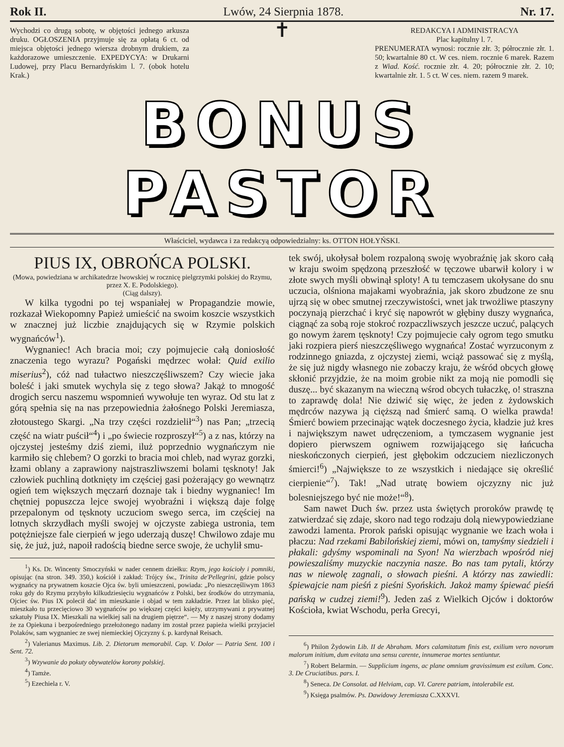Rok II. Lwów, 24 Sierpnia 1878. Nr. 17.
Wychodzi co drugą sobotę, w objętości jednego arkusza druku. OGŁOSZENIA przyjmuje się za opłatą 6 ct. od miejsca objętości jednego wiersza drobnym drukiem, za każdorazowe umieszczenie. EXPEDYCYA: w Drukarni Ludowej, przy Placu Bernardyńskim l. 7. (obok hotelu Krak.)
✝
REDAKCYA I ADMINISTRACYA
Plac kapitulny l. 7.
PRENUMERATA wynosi: rocznie złr. 3; półrocznie złr. 1. 50; kwartalnie 80 ct. W ces. niem. rocznie 6 marek. Razem z Wiad. Kość. rocznie złr. 4. 20; półrocznie złr. 2. 10; kwartalnie złr. 1. 5 ct. W ces. niem. razem 9 marek.
BONUS PASTOR
Właściciel, wydawca i za redakcyą odpowiedzialny: ks. OTTON HOŁYŃSKI.
PIUS IX, OBROŃCA POLSKI.
(Mowa, powiedziana w archikatedrze lwowskiej w rocznicę pielgrzymki polskiej do Rzymu, przez X. E. Podolskiego).
(Ciąg dalszy).
W kilka tygodni po tej wspaniałej w Propagandzie mowie, rozkazał Wiekopomny Papież umieścić na swoim koszcie wszystkich w znacznej już liczbie znajdujących się w Rzymie polskich wygnańców<sup>1</sup>).
Wygnaniec! Ach bracia moi; czy pojmujecie całą doniosłość znaczenia tego wyrazu? Pogański mędrzec wołał: Quid exilio miserius<sup>2</sup>), cóż nad tułactwo nieszczęśliwszem? Czy wiecie jaka boleść i jaki smutek wychyla się z tego słowa? Jakąż to mnogość drogich sercu naszemu wspomnień wywołuje ten wyraz. Od stu lat z górą spełnia się na nas przepowiednia żałośnego Polski Jeremiasza, złotoustego Skargi. „Na trzy części rozdzielił“<sup>3</sup>) nas Pan; „trzecią część na wiatr puścił“<sup>4</sup>) i „po świecie rozproszył“<sup>5</sup>) a z nas, którzy na ojczystej jesteśmy dziś ziemi, iluż poprzednio wygnańczym nie karmiło się chlebem? O gorzki to bracia moi chleb, nad wyraz gorzki, łzami oblany a zaprawiony najstraszliwszemi bolami tęsknoty! Jak człowiek puchliną dotknięty im częściej gasi pożerający go wewnątrz ogień tem większych męczarń doznaje tak i biedny wygnaniec! Im chętniej popuszcza lejce swojej wyobraźni i większą daje folgę przepalonym od tęsknoty uczuciom swego serca, im częściej na lotnych skrzydłach myśli swojej w ojczyste zabiega ustronia, tem potężniejsze fale cierpień w jego uderzają duszę! Chwilowo zdaje mu się, że już, już, napoił radością biedne serce swoje, że uchylił smu-
<sup>1</sup>) Ks. Dr. Wincenty Smoczyński w nader cennem dziełku: Rzym, jego kościoły i pomniki, opisując (na stron. 349. 350,) kościół i zakład: Trójcy św., Trinita de'Pellegrini, gdzie polscy wygnańcy na prywatnem koszcie Ojca św. byli umieszczeni, powiada: „Po nieszczęśliwym 1863 roku gdy do Rzymu przybyło kilkudziesięciu wygnańców z Polski, bez środków do utrzymania, Ojciec św. Pius IX polecił dać im mieszkanie i objad w tem zakładzie. Przez lat blisko pięć, mieszkało tu przecięciowo 30 wygnańców po większej części księży, utrzymywani z prywatnej szkatuły Piusa IX. Mieszkali na wielkiej sali na drugiem piętrze“. — My z naszej strony dodamy że za Opiekuna i bezpośredniego przełożonego nadany im został przez papieża wielki przyjaciel Polaków, sam wygnaniec ze swej niemieckiej Ojczyzny ś. p. kardynał Reisach.
<sup>2</sup>) Valerianus Maximus. Lib. 2. Dietorum memorabil. Cap. V. Dolor — Patria Sent. 100 i Sent. 72.
<sup>3</sup>) Wzywanie do pokuty obywatelów korony polskiej.
<sup>4</sup>) Tamże.
<sup>5</sup>) Ezechiela r. V.
tek swój, ukołysał bolem rozpaloną swoję wyobraźnię jak skoro całą w kraju swoim spędzoną przeszłość w tęczowe ubarwił kolory i w złote swych myśli obwinął sploty! A tu temczasem ukołysane do snu uczucia, olśniona majakami wyobraźnia, jak skoro zbudzone ze snu ujrzą się w obec smutnej rzeczywistości, wnet jak trwożliwe ptaszyny poczynają pierzchać i kryć się napowrót w głębiny duszy wygnańca, ciągnąć za sobą roje stokroć rozpaczliwszych jeszcze uczuć, palących go nowym żarem tęsknoty! Czy pojmujecie cały ogrom tego smutku jaki rozpiera pierś nieszczęśliwego wygnańca! Zostać wyrzuconym z rodzinnego gniazda, z ojczystej ziemi, wciąż passować się z myślą, że się już nigdy własnego nie zobaczy kraju, że wśród obcych głowę skłonić przyjdzie, że na moim grobie nikt za moją nie pomodli się duszę... być skazanym na wieczną wśrod obcych tułaczkę, o! straszna to zaprawdę dola! Nie dziwić się więc, że jeden z żydowskich mędrców nazywa ją cięższą nad śmierć samą. O wielka prawda! Śmierć bowiem przecinając wątek doczesnego życia, kładzie już kres i największym nawet udręczeniom, a tymczasem wygnanie jest dopiero pierwszem ogniwem rozwijającego się łańcucha nieskończonych cierpień, jest głębokim odczuciem niezliczonych śmierci!<sup>6</sup>) „Największe to ze wszystkich i niedające się określić cierpienie“<sup>7</sup>). Tak! „Nad utratę bowiem ojczyzny nic już bolesniejszego być nie może!“<sup>8</sup>).
Sam nawet Duch św. przez usta świętych proroków prawdę tę zatwierdzać się zdaje, skoro nad tego rodzaju dolą niewypowiedziane zawodzi lamenta. Prorok pański opisując wygnanie we łzach woła i płaczu: Nad rzekami Babilońskiej ziemi, mówi on, tamyśmy siedzieli i płakali: gdyśmy wspominali na Syon! Na wierzbach wpośród niej powieszaliśmy muzyckie naczynia nasze. Bo nas tam pytali, którzy nas w niewolę zagnali, o słowach pieśni. A którzy nas zawiedli: śpiewajcie nam pieśń z pieśni Syońskich. Jakoż mamy śpiewać pieśń pańską w cudzej ziemi!<sup>9</sup>). Jeden zaś z Wielkich Ojców i doktorów Kościoła, kwiat Wschodu, perła Grecyi,
<sup>6</sup>) Philon Żydowin Lib. II de Abraham. Mors calamitatum finis est, exilium vero novorum malorum initium, dum evitata una sensu carente, innumerae mortes sentiuntur.
<sup>7</sup>) Robert Belarmin. — Supplicium ingens, ac plane omnium gravissimum est exilum. Conc. 3. De Cruciatibus. pars. I.
<sup>8</sup>) Seneca. De Consolat. ad Helviam, cap. VI. Carere patriam, intolerabile est.
<sup>9</sup>) Księga psalmów. Ps. Dawidowy Jeremiasza C.XXXVI.